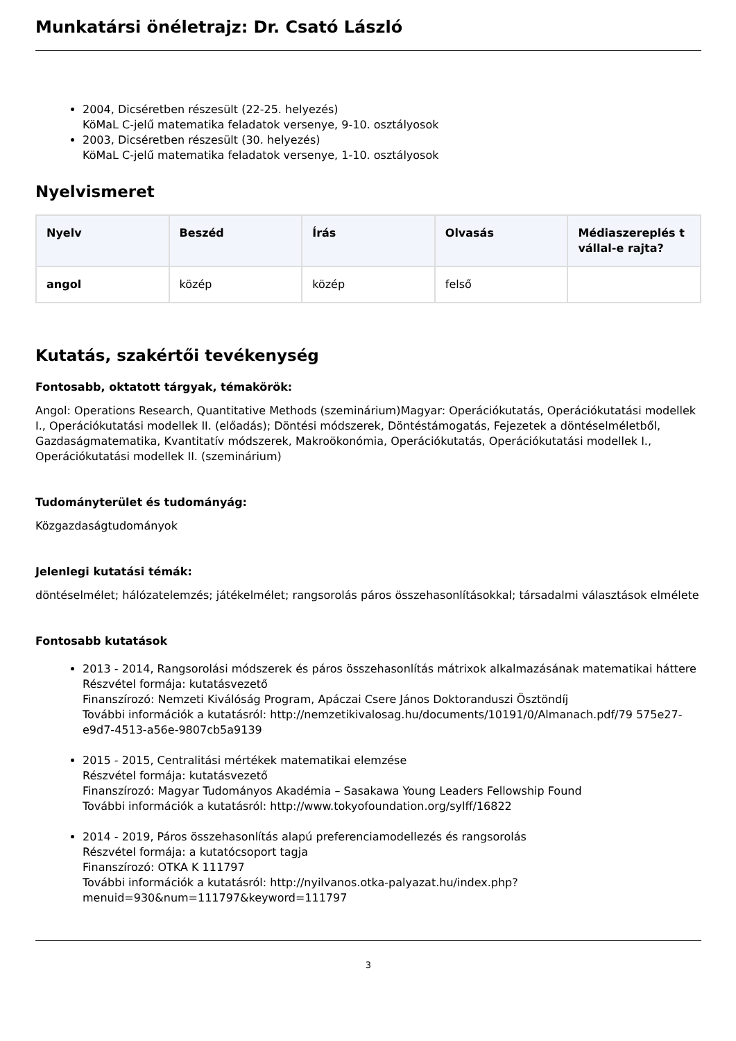Munkatársi önéletrajz: Dr. Csató László
2004, Dicséretben részesült (22-25. helyezés)
KöMaL C-jelű matematika feladatok versenye, 9-10. osztályosok
2003, Dicséretben részesült (30. helyezés)
KöMaL C-jelű matematika feladatok versenye, 1-10. osztályosok
Nyelvismeret
| Nyelv | Beszéd | Írás | Olvasás | Médiaszereplés t vállal-e rajta? |
| --- | --- | --- | --- | --- |
| angol | közép | közép | felső | |
Kutatás, szakértői tevékenység
Fontosabb, oktatott tárgyak, témakörök:
Angol: Operations Research, Quantitative Methods (szeminárium)Magyar: Operációkutatás, Operációkutatási modellek I., Operációkutatási modellek II. (előadás); Döntési módszerek, Döntéstámogatás, Fejezetek a döntéselméletből, Gazdaságmatematika, Kvantitatív módszerek, Makroökonómia, Operációkutatás, Operációkutatási modellek I., Operációkutatási modellek II. (szeminárium)
Tudományterület és tudományág:
Közgazdaságtudományok
Jelenlegi kutatási témák:
döntéselmélet; hálózatelemzés; játékelmélet; rangsorolás páros összehasonlításokkal; társadalmi választások elmélete
Fontosabb kutatások
2013 - 2014, Rangsorolási módszerek és páros összehasonlítás mátrixok alkalmazásának matematikai háttere
Részvétel formája: kutatásvezető
Finanszírozó: Nemzeti Kiválóság Program, Apáczai Csere János Doktoranduszi Ösztöndíj
További információk a kutatásról: http://nemzetikivalosag.hu/documents/10191/0/Almanach.pdf/79 575e27-e9d7-4513-a56e-9807cb5a9139
2015 - 2015, Centralitási mértékek matematikai elemzése
Részvétel formája: kutatásvezető
Finanszírozó: Magyar Tudományos Akadémia – Sasakawa Young Leaders Fellowship Found
További információk a kutatásról: http://www.tokyofoundation.org/sylff/16822
2014 - 2019, Páros összehasonlítás alapú preferenciamodellezés és rangsorolás
Részvétel formája: a kutatócsoport tagja
Finanszírozó: OTKA K 111797
További információk a kutatásról: http://nyilvanos.otka-palyazat.hu/index.php?menuid=930&num=111797&keyword=111797
3